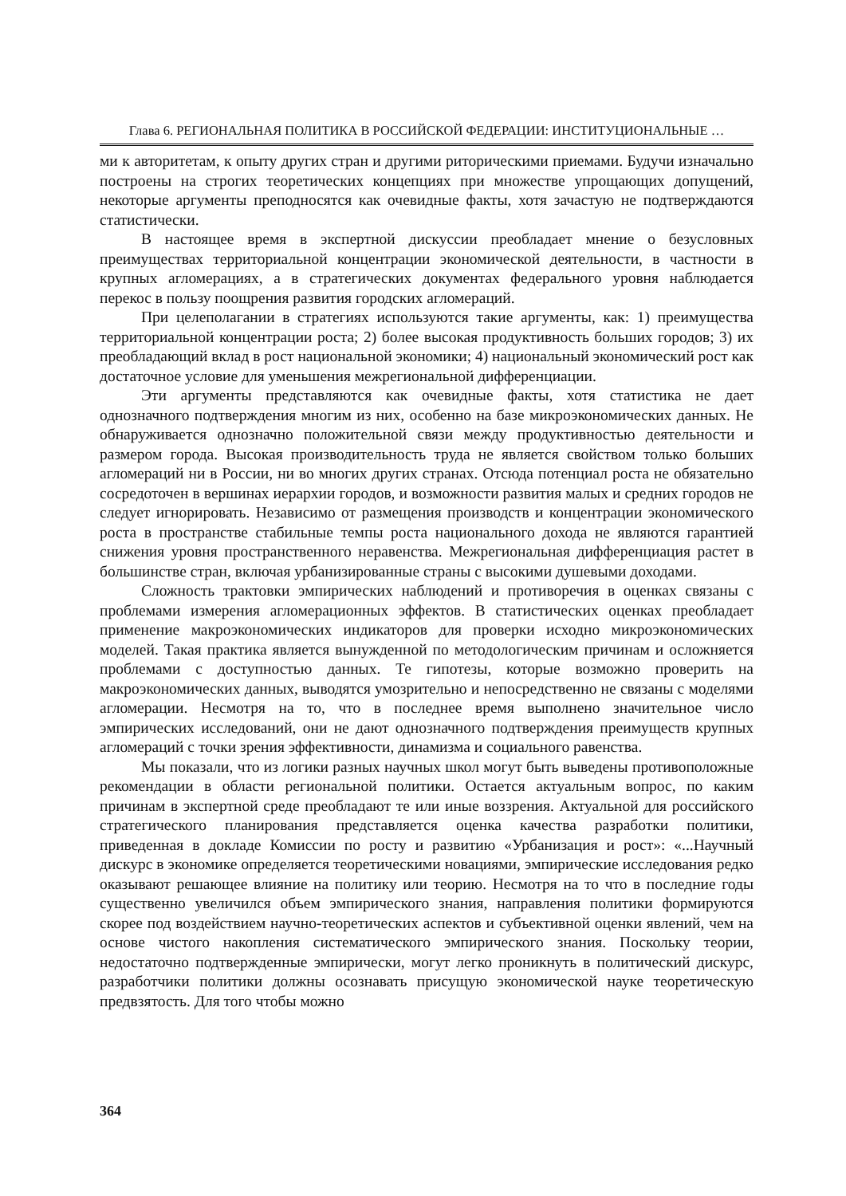Глава 6. РЕГИОНАЛЬНАЯ ПОЛИТИКА В РОССИЙСКОЙ ФЕДЕРАЦИИ: ИНСТИТУЦИОНАЛЬНЫЕ …
ми к авторитетам, к опыту других стран и другими риторическими приемами. Будучи изначально построены на строгих теоретических концепциях при множестве упрощающих допущений, некоторые аргументы преподносятся как очевидные факты, хотя зачастую не подтверждаются статистически.
В настоящее время в экспертной дискуссии преобладает мнение о безусловных преимуществах территориальной концентрации экономической деятельности, в частности в крупных агломерациях, а в стратегических документах федерального уровня наблюдается перекос в пользу поощрения развития городских агломераций.
При целеполагании в стратегиях используются такие аргументы, как: 1) преимущества территориальной концентрации роста; 2) более высокая продуктивность больших городов; 3) их преобладающий вклад в рост национальной экономики; 4) национальный экономический рост как достаточное условие для уменьшения межрегиональной дифференциации.
Эти аргументы представляются как очевидные факты, хотя статистика не дает однозначного подтверждения многим из них, особенно на базе микроэкономических данных. Не обнаруживается однозначно положительной связи между продуктивностью деятельности и размером города. Высокая производительность труда не является свойством только больших агломераций ни в России, ни во многих других странах. Отсюда потенциал роста не обязательно сосредоточен в вершинах иерархии городов, и возможности развития малых и средних городов не следует игнорировать. Независимо от размещения производств и концентрации экономического роста в пространстве стабильные темпы роста национального дохода не являются гарантией снижения уровня пространственного неравенства. Межрегиональная дифференциация растет в большинстве стран, включая урбанизированные страны с высокими душевыми доходами.
Сложность трактовки эмпирических наблюдений и противоречия в оценках связаны с проблемами измерения агломерационных эффектов. В статистических оценках преобладает применение макроэкономических индикаторов для проверки исходно микроэкономических моделей. Такая практика является вынужденной по методологическим причинам и осложняется проблемами с доступностью данных. Те гипотезы, которые возможно проверить на макроэкономических данных, выводятся умозрительно и непосредственно не связаны с моделями агломерации. Несмотря на то, что в последнее время выполнено значительное число эмпирических исследований, они не дают однозначного подтверждения преимуществ крупных агломераций с точки зрения эффективности, динамизма и социального равенства.
Мы показали, что из логики разных научных школ могут быть выведены противоположные рекомендации в области региональной политики. Остается актуальным вопрос, по каким причинам в экспертной среде преобладают те или иные воззрения. Актуальной для российского стратегического планирования представляется оценка качества разработки политики, приведенная в докладе Комиссии по росту и развитию «Урбанизация и рост»: «...Научный дискурс в экономике определяется теоретическими новациями, эмпирические исследования редко оказывают решающее влияние на политику или теорию. Несмотря на то что в последние годы существенно увеличился объем эмпирического знания, направления политики формируются скорее под воздействием научно-теоретических аспектов и субъективной оценки явлений, чем на основе чистого накопления систематического эмпирического знания. Поскольку теории, недостаточно подтвержденные эмпирически, могут легко проникнуть в политический дискурс, разработчики политики должны осознавать присущую экономической науке теоретическую предвзятость. Для того чтобы можно
364